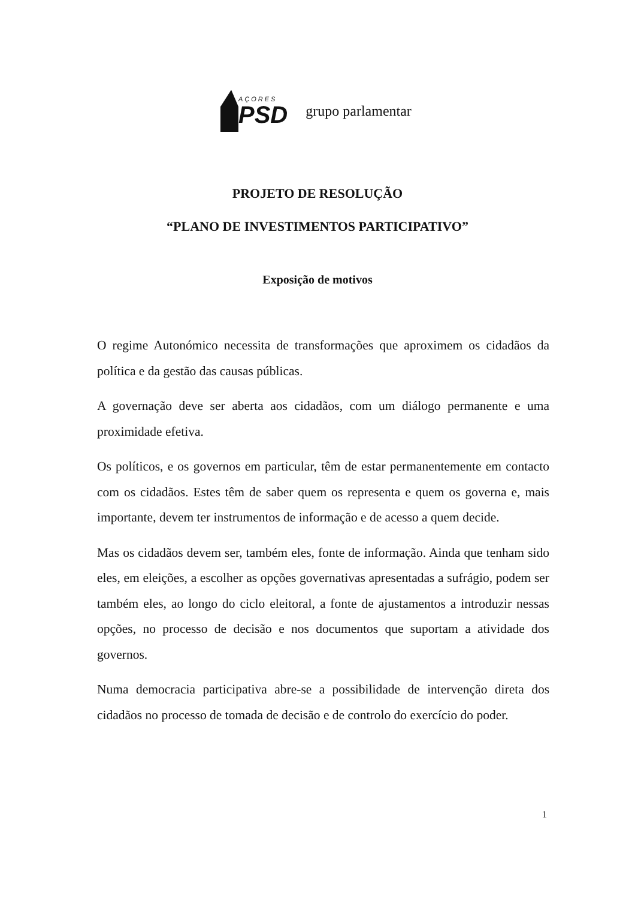AÇORES
PSD
grupo parlamentar
PROJETO DE RESOLUÇÃO
“PLANO DE INVESTIMENTOS PARTICIPATIVO”
Exposição de motivos
O regime Autonómico necessita de transformações que aproximem os cidadãos da política e da gestão das causas públicas.
A governação deve ser aberta aos cidadãos, com um diálogo permanente e uma proximidade efetiva.
Os políticos, e os governos em particular, têm de estar permanentemente em contacto com os cidadãos. Estes têm de saber quem os representa e quem os governa e, mais importante, devem ter instrumentos de informação e de acesso a quem decide.
Mas os cidadãos devem ser, também eles, fonte de informação. Ainda que tenham sido eles, em eleições, a escolher as opções governativas apresentadas a sufrágio, podem ser também eles, ao longo do ciclo eleitoral, a fonte de ajustamentos a introduzir nessas opções, no processo de decisão e nos documentos que suportam a atividade dos governos.
Numa democracia participativa abre-se a possibilidade de intervenção direta dos cidadãos no processo de tomada de decisão e de controlo do exercício do poder.
1